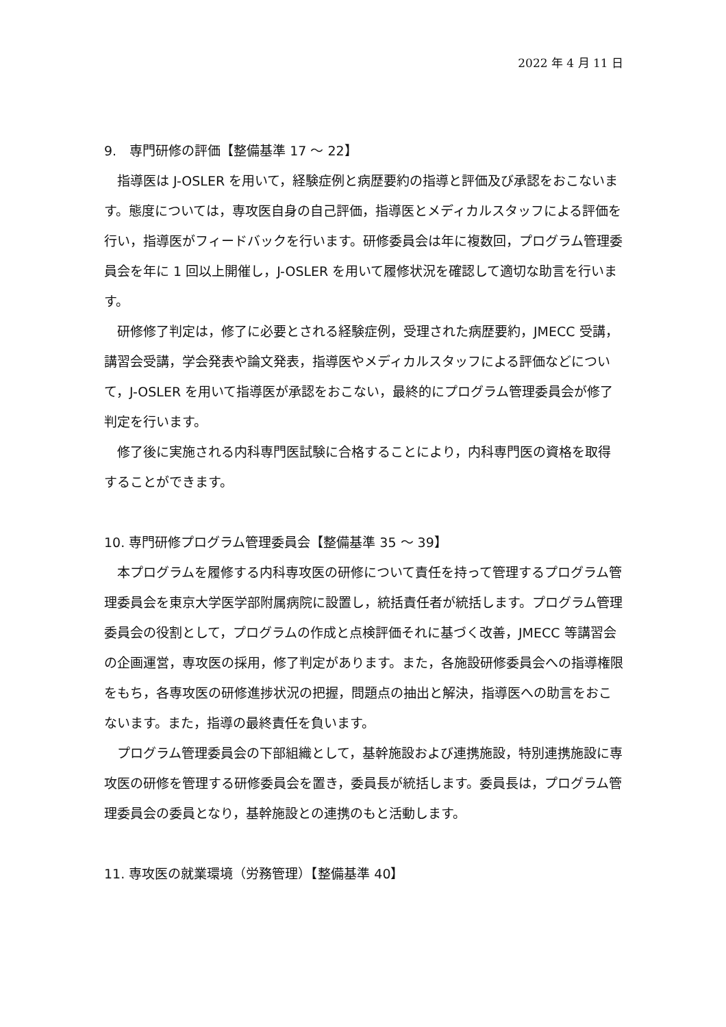2022 年 4 月 11 日
9.　専門研修の評価【整備基準 17 ～ 22】
　指導医は J-OSLER を用いて，経験症例と病歴要約の指導と評価及び承認をおこないます。態度については，専攻医自身の自己評価，指導医とメディカルスタッフによる評価を行い，指導医がフィードバックを行います。研修委員会は年に複数回，プログラム管理委員会を年に 1 回以上開催し，J-OSLER を用いて履修状況を確認して適切な助言を行います。
　研修修了判定は，修了に必要とされる経験症例，受理された病歴要約，JMECC 受講，講習会受講，学会発表や論文発表，指導医やメディカルスタッフによる評価などについて，J-OSLER を用いて指導医が承認をおこない，最終的にプログラム管理委員会が修了判定を行います。
　修了後に実施される内科専門医試験に合格することにより，内科専門医の資格を取得することができます。
10. 専門研修プログラム管理委員会【整備基準 35 ～ 39】
　本プログラムを履修する内科専攻医の研修について責任を持って管理するプログラム管理委員会を東京大学医学部附属病院に設置し，統括責任者が統括します。プログラム管理委員会の役割として，プログラムの作成と点検評価それに基づく改善，JMECC 等講習会の企画運営，専攻医の採用，修了判定があります。また，各施設研修委員会への指導権限をもち，各専攻医の研修進捗状況の把握，問題点の抽出と解決，指導医への助言をおこないます。また，指導の最終責任を負います。
　プログラム管理委員会の下部組織として，基幹施設および連携施設，特別連携施設に専攻医の研修を管理する研修委員会を置き，委員長が統括します。委員長は，プログラム管理委員会の委員となり，基幹施設との連携のもと活動します。
11. 専攻医の就業環境（労務管理）【整備基準 40】